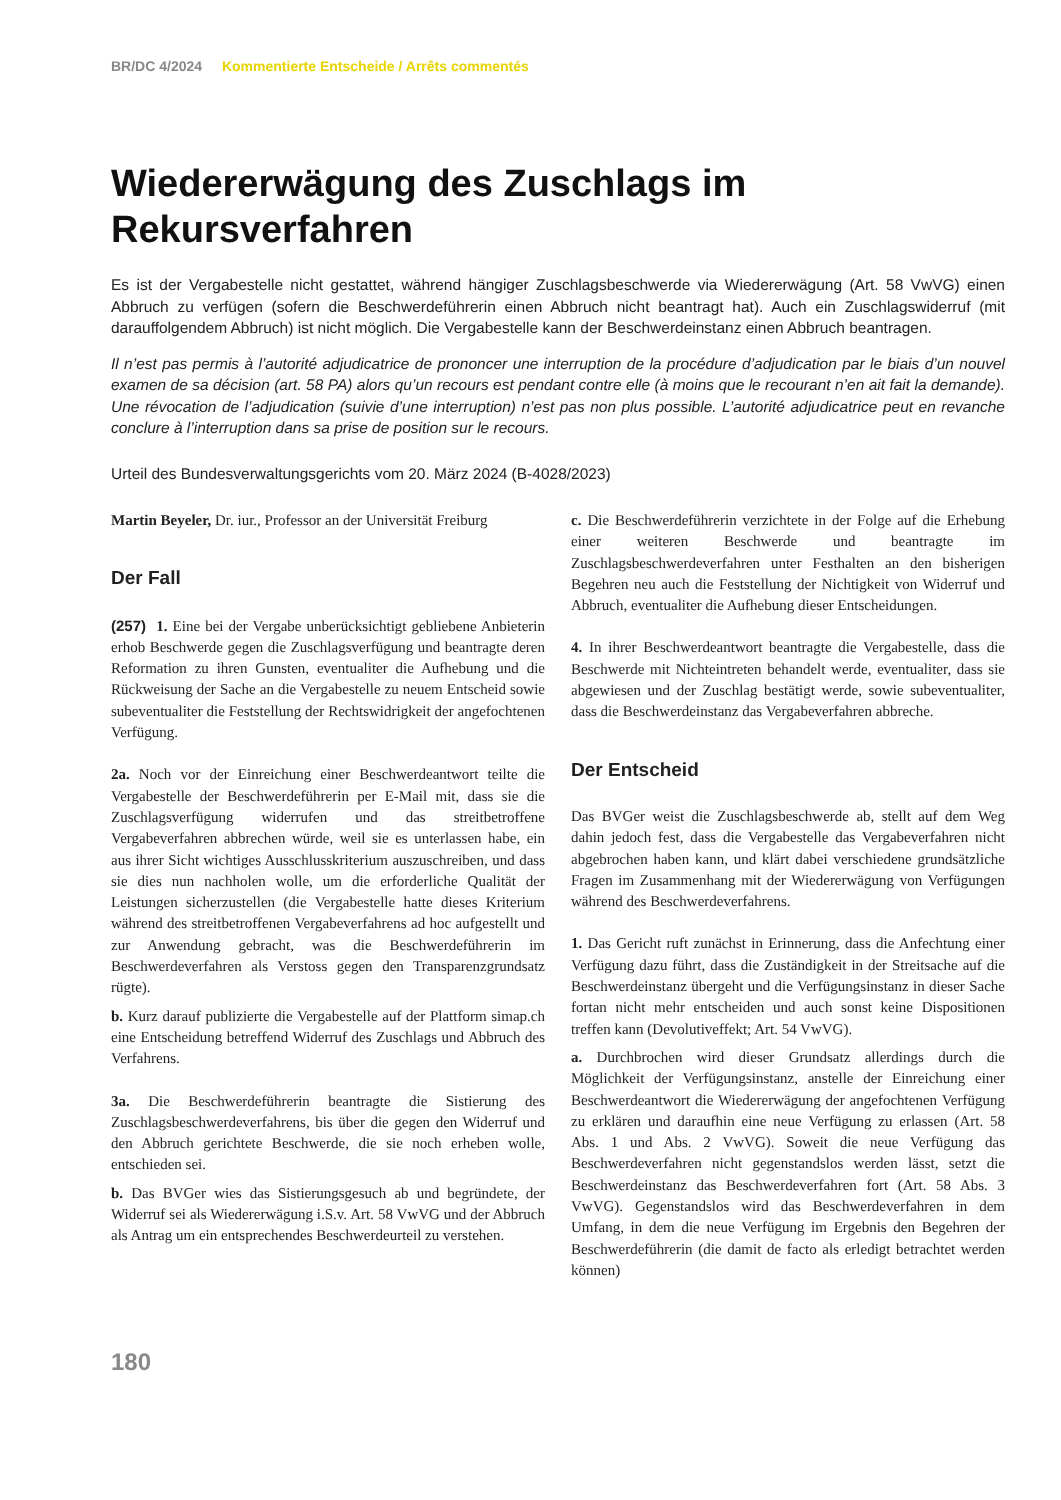BR/DC 4/2024 Kommentierte Entscheide / Arrêts commentés
Wiedererwägung des Zuschlags im Rekursverfahren
Es ist der Vergabestelle nicht gestattet, während hängiger Zuschlagsbeschwerde via Wiedererwägung (Art. 58 VwVG) einen Abbruch zu verfügen (sofern die Beschwerdeführerin einen Abbruch nicht beantragt hat). Auch ein Zuschlags­widerruf (mit darauffolgendem Abbruch) ist nicht möglich. Die Vergabestelle kann der Beschwerdeinstanz einen Abbruch beantragen.
Il n’est pas permis à l’autorité adjudicatrice de prononcer une interruption de la procédure d’adjudication par le biais d’un nouvel examen de sa décision (art. 58 PA) alors qu’un recours est pendant contre elle (à moins que le recourant n’en ait fait la demande). Une révocation de l’adjudication (suivie d’une interruption) n’est pas non plus possible. L’autorité adjudicatrice peut en revanche conclure à l’interruption dans sa prise de position sur le recours.
Urteil des Bundesverwaltungsgerichts vom 20. März 2024 (B-4028/2023)
Martin Beyeler, Dr. iur., Professor an der Universität Freiburg
Der Fall
(257) 1. Eine bei der Vergabe unberücksichtigt gebliebene Anbieterin erhob Beschwerde gegen die Zuschlagsverfügung und beantragte deren Reformation zu ihren Gunsten, eventualiter die Aufhebung und die Rückweisung der Sache an die Vergabestelle zu neuem Entscheid sowie subeventualiter die Feststellung der Rechtswidrigkeit der angefochtenen Verfügung.
2a. Noch vor der Einreichung einer Beschwerdeantwort teilte die Vergabestelle der Beschwerdeführerin per E-Mail mit, dass sie die Zuschlagsverfügung widerrufen und das streitbetroffene Vergabeverfahren abbrechen würde, weil sie es unterlassen habe, ein aus ihrer Sicht wichtiges Ausschlusskriterium auszuschreiben, und dass sie dies nun nachholen wolle, um die erforderliche Qualität der Leistungen sicherzustellen (die Vergabestelle hatte dieses Kriterium während des streitbetroffenen Vergabeverfahrens ad hoc aufgestellt und zur Anwendung gebracht, was die Beschwerdeführerin im Beschwerdeverfahren als Verstoss gegen den Transparenzgrundsatz rügte).
b. Kurz darauf publizierte die Vergabestelle auf der Plattform simap.ch eine Entscheidung betreffend Widerruf des Zuschlags und Abbruch des Verfahrens.
3a. Die Beschwerdeführerin beantragte die Sistierung des Zuschlagsbeschwerdeverfahrens, bis über die gegen den Widerruf und den Abbruch gerichtete Beschwerde, die sie noch erheben wolle, entschieden sei.
b. Das BVGer wies das Sistierungsgesuch ab und begründete, der Widerruf sei als Wiedererwägung i.S.v. Art. 58 VwVG und der Abbruch als Antrag um ein entsprechendes Beschwerdeurteil zu verstehen.
c. Die Beschwerdeführerin verzichtete in der Folge auf die Erhebung einer weiteren Beschwerde und beantragte im Zuschlagsbeschwerdeverfahren unter Festhalten an den bisherigen Begehren neu auch die Feststellung der Nichtigkeit von Widerruf und Abbruch, eventualiter die Aufhebung dieser Entscheidungen.
4. In ihrer Beschwerdeantwort beantragte die Vergabestelle, dass die Beschwerde mit Nichteintreten behandelt werde, eventualiter, dass sie abgewiesen und der Zuschlag bestätigt werde, sowie subeventualiter, dass die Beschwerdeinstanz das Vergabeverfahren abbreche.
Der Entscheid
Das BVGer weist die Zuschlagsbeschwerde ab, stellt auf dem Weg dahin jedoch fest, dass die Vergabestelle das Vergabeverfahren nicht abgebrochen haben kann, und klärt dabei verschiedene grundsätzliche Fragen im Zusammenhang mit der Wiedererwägung von Verfügungen während des Beschwerdeverfahrens.
1. Das Gericht ruft zunächst in Erinnerung, dass die Anfechtung einer Verfügung dazu führt, dass die Zuständigkeit in der Streitsache auf die Beschwerdeinstanz übergeht und die Verfügungsinstanz in dieser Sache fortan nicht mehr entscheiden und auch sonst keine Dispositionen treffen kann (Devolutiveffekt; Art. 54 VwVG).
a. Durchbrochen wird dieser Grundsatz allerdings durch die Möglichkeit der Verfügungsinstanz, anstelle der Einreichung einer Beschwerdeantwort die Wiedererwägung der angefochtenen Verfügung zu erklären und daraufhin eine neue Verfügung zu erlassen (Art. 58 Abs. 1 und Abs. 2 VwVG). Soweit die neue Verfügung das Beschwerdeverfahren nicht gegenstandslos werden lässt, setzt die Beschwerdeinstanz das Beschwerdeverfahren fort (Art. 58 Abs. 3 VwVG). Gegenstandslos wird das Beschwerdeverfahren in dem Umfang, in dem die neue Verfügung im Ergebnis den Begehren der Beschwerdeführerin (die damit de facto als erledigt betrachtet werden können)
180